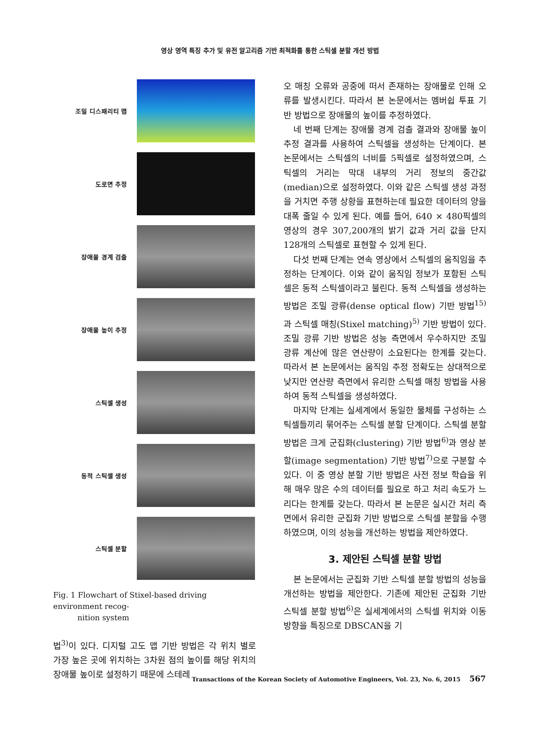영상 영역 특징 추가 및 유전 알고리즘 기반 최적화를 통한 스틱셀 분할 개선 방법
조밀 디스패리티 맵
도로면 추정
장애물 경계 검출
장애물 높이 추정
스틱셀 생성
동적 스틱셀 생성
스틱셀 분할
Fig. 1 Flowchart of Stixel-based driving environment recog-
nition system
법<sup>3)</sup>이 있다. 디지털 고도 맵 기반 방법은 각 위치 별로 가장 높은 곳에 위치하는 3차원 점의 높이를 해당 위치의 장애물 높이로 설정하기 때문에 스테레
오 매칭 오류와 공중에 떠서 존재하는 장애물로 인해 오류를 발생시킨다. 따라서 본 논문에서는 멤버쉽 투표 기반 방법으로 장애물의 높이를 추정하였다.
네 번째 단계는 장애물 경계 검출 결과와 장애물 높이 추정 결과를 사용하여 스틱셀을 생성하는 단계이다. 본 논문에서는 스틱셀의 너비를 5픽셀로 설정하였으며, 스틱셀의 거리는 막대 내부의 거리 정보의 중간값(median)으로 설정하였다. 이와 같은 스틱셀 생성 과정을 거치면 주행 상황을 표현하는데 필요한 데이터의 양을 대폭 줄일 수 있게 된다. 예를 들어, 640 × 480픽셀의 영상의 경우 307,200개의 밝기 값과 거리 값을 단지 128개의 스틱셀로 표현할 수 있게 된다.
다섯 번째 단계는 연속 영상에서 스틱셀의 움직임을 추정하는 단계이다. 이와 같이 움직임 정보가 포함된 스틱셀은 동적 스틱셀이라고 불린다. 동적 스틱셀을 생성하는 방법은 조밀 광류(dense optical flow) 기반 방법<sup>15)</sup>과 스틱셀 매칭(Stixel matching)<sup>5)</sup> 기반 방법이 있다. 조밀 광류 기반 방법은 성능 측면에서 우수하지만 조밀 광류 계산에 많은 연산량이 소요된다는 한계를 갖는다. 따라서 본 논문에서는 움직임 추정 정확도는 상대적으로 낮지만 연산량 측면에서 유리한 스틱셀 매칭 방법을 사용하여 동적 스틱셀을 생성하였다.
마지막 단계는 실세계에서 동일한 물체를 구성하는 스틱셀들끼리 묶어주는 스틱셀 분할 단계이다. 스틱셀 분할 방법은 크게 군집화(clustering) 기반 방법<sup>6)</sup>과 영상 분할(image segmentation) 기반 방법<sup>7)</sup>으로 구분할 수 있다. 이 중 영상 분할 기반 방법은 사전 정보 학습을 위해 매우 많은 수의 데이터를 필요로 하고 처리 속도가 느리다는 한계를 갖는다. 따라서 본 논문은 실시간 처리 측면에서 유리한 군집화 기반 방법으로 스틱셀 분할을 수행하였으며, 이의 성능을 개선하는 방법을 제안하였다.
3. 제안된 스틱셀 분할 방법
본 논문에서는 군집화 기반 스틱셀 분할 방법의 성능을 개선하는 방법을 제안한다. 기존에 제안된 군집화 기반 스틱셀 분할 방법<sup>6)</sup>은 실세계에서의 스틱셀 위치와 이동 방향을 특징으로 DBSCAN을 기
Transactions of the Korean Society of Automotive Engineers, Vol. 23, No. 6, 2015 567